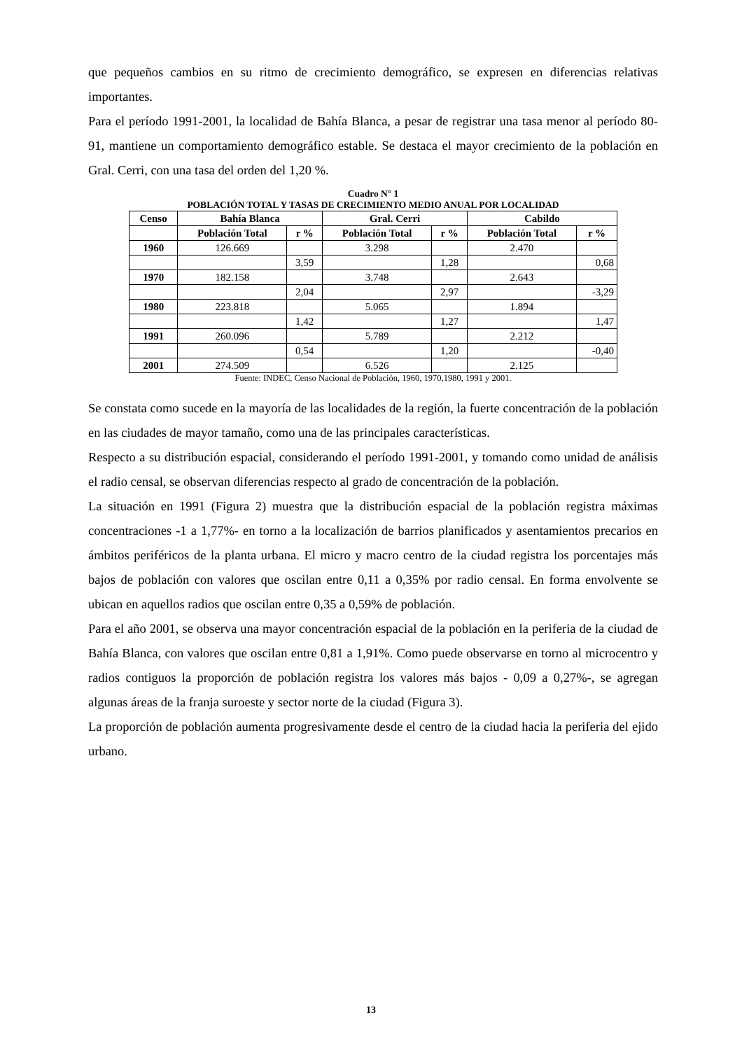que pequeños cambios en su ritmo de crecimiento demográfico, se expresen en diferencias relativas importantes.
Para el período 1991-2001, la localidad de Bahía Blanca, a pesar de registrar una tasa menor al período 80-91, mantiene un comportamiento demográfico estable. Se destaca el mayor crecimiento de la población en Gral. Cerri, con una tasa del orden del 1,20 %.
Cuadro N° 1
POBLACIÓN TOTAL Y TASAS DE CRECIMIENTO MEDIO ANUAL POR LOCALIDAD
| Censo | Bahía Blanca | | Gral. Cerri | | Cabildo | |
| --- | --- | --- | --- | --- | --- | --- |
| | Población Total | r % | Población Total | r % | Población Total | r % |
| 1960 | 126.669 | | 3.298 | | 2.470 | |
| | | 3,59 | | 1,28 | | 0,68 |
| 1970 | 182.158 | | 3.748 | | 2.643 | |
| | | 2,04 | | 2,97 | | -3,29 |
| 1980 | 223.818 | | 5.065 | | 1.894 | |
| | | 1,42 | | 1,27 | | 1,47 |
| 1991 | 260.096 | | 5.789 | | 2.212 | |
| | | 0,54 | | 1,20 | | -0,40 |
| 2001 | 274.509 | | 6.526 | | 2.125 | |
Fuente: INDEC, Censo Nacional de Población, 1960, 1970,1980, 1991 y 2001.
Se constata como sucede en la mayoría de las localidades de la región, la fuerte concentración de la población en las ciudades de mayor tamaño, como una de las principales características.
Respecto a su distribución espacial, considerando el período 1991-2001, y tomando como unidad de análisis el radio censal, se observan diferencias respecto al grado de concentración de la población.
La situación en 1991 (Figura 2) muestra que la distribución espacial de la población registra máximas concentraciones -1 a 1,77%- en torno a la localización de barrios planificados y asentamientos precarios en ámbitos periféricos de la planta urbana. El micro y macro centro de la ciudad registra los porcentajes más bajos de población con valores que oscilan entre 0,11 a 0,35% por radio censal. En forma envolvente se ubican en aquellos radios que oscilan entre 0,35 a 0,59% de población.
Para el año 2001, se observa una mayor concentración espacial de la población en la periferia de la ciudad de Bahía Blanca, con valores que oscilan entre 0,81 a 1,91%. Como puede observarse en torno al microcentro y radios contiguos la proporción de población registra los valores más bajos - 0,09 a 0,27%-, se agregan algunas áreas de la franja suroeste y sector norte de la ciudad (Figura 3).
La proporción de población aumenta progresivamente desde el centro de la ciudad hacia la periferia del ejido urbano.
13